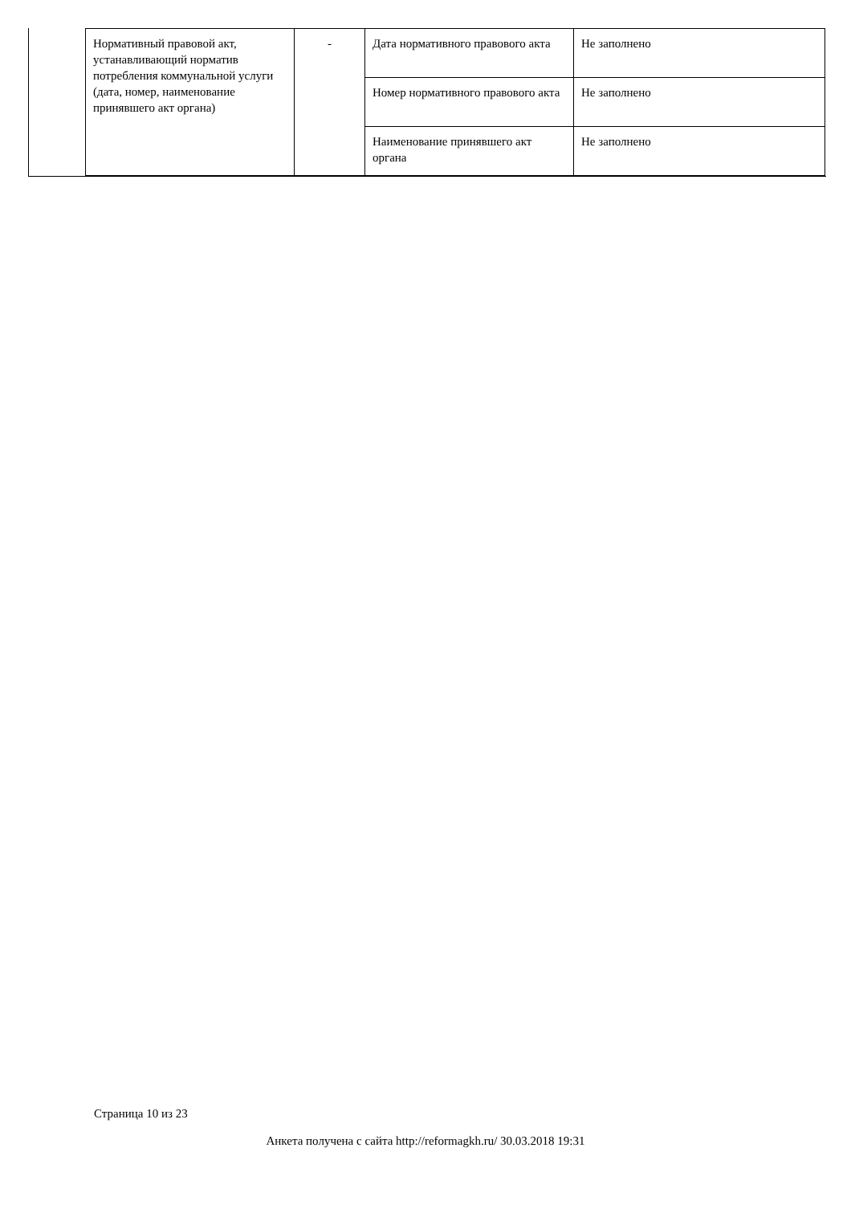| Нормативный правовой акт, устанавливающий норматив потребления коммунальной услуги (дата, номер, наименование принявшего акт органа) | - | Дата нормативного правового акта | Не заполнено |
| | | Номер нормативного правового акта | Не заполнено |
| | | Наименование принявшего акт органа | Не заполнено |
Страница 10 из 23
Анкета получена с сайта http://reformagkh.ru/ 30.03.2018 19:31